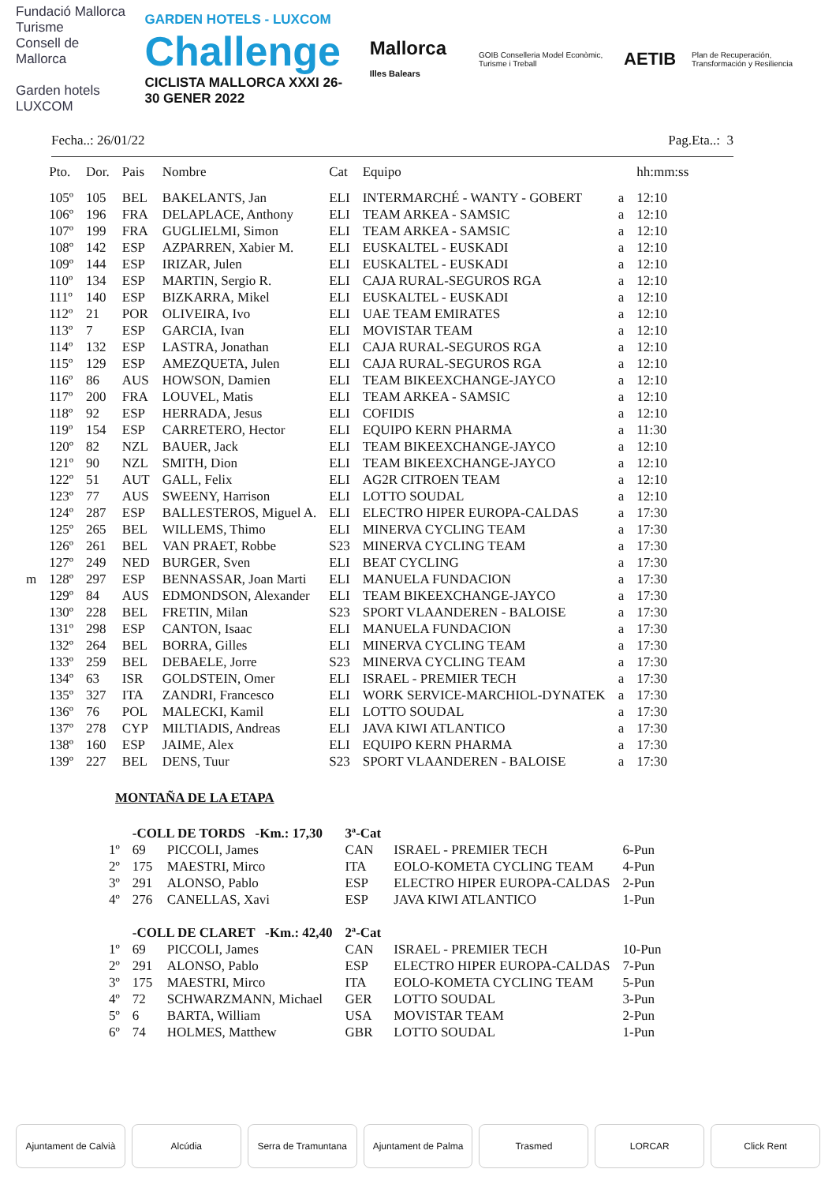Fundació Mallorca Turisme
Consell de Mallorca
Garden hotels LUXCOM
GARDEN HOTELS - LUXCOM
Challenge
CICLISTA MALLORCA XXXI 26-30 GENER 2022
Mallorca Illes Balears
GOIB Conselleria Model Econòmic, Turisme i Treball
AETIB
Plan de Recuperación, Transformación y Resiliencia
Fecha..: 26/01/22 Pag.Eta..: 3
| | Pto. | Dor. | Pais | Nombre | Cat | Equipo | | hh:mm:ss |
| --- | --- | --- | --- | --- | --- | --- | --- | --- |
| | 105º | 105 | BEL | BAKELANTS, Jan | ELI | INTERMARCHÉ - WANTY - GOBERT | a | 12:10 |
| | 106º | 196 | FRA | DELAPLACE, Anthony | ELI | TEAM ARKEA - SAMSIC | a | 12:10 |
| | 107º | 199 | FRA | GUGLIELMI, Simon | ELI | TEAM ARKEA - SAMSIC | a | 12:10 |
| | 108º | 142 | ESP | AZPARREN, Xabier M. | ELI | EUSKALTEL - EUSKADI | a | 12:10 |
| | 109º | 144 | ESP | IRIZAR, Julen | ELI | EUSKALTEL - EUSKADI | a | 12:10 |
| | 110º | 134 | ESP | MARTIN, Sergio R. | ELI | CAJA RURAL-SEGUROS RGA | a | 12:10 |
| | 111º | 140 | ESP | BIZKARRA, Mikel | ELI | EUSKALTEL - EUSKADI | a | 12:10 |
| | 112º | 21 | POR | OLIVEIRA, Ivo | ELI | UAE TEAM EMIRATES | a | 12:10 |
| | 113º | 7 | ESP | GARCIA, Ivan | ELI | MOVISTAR TEAM | a | 12:10 |
| | 114º | 132 | ESP | LASTRA, Jonathan | ELI | CAJA RURAL-SEGUROS RGA | a | 12:10 |
| | 115º | 129 | ESP | AMEZQUETA, Julen | ELI | CAJA RURAL-SEGUROS RGA | a | 12:10 |
| | 116º | 86 | AUS | HOWSON, Damien | ELI | TEAM BIKEEXCHANGE-JAYCO | a | 12:10 |
| | 117º | 200 | FRA | LOUVEL, Matis | ELI | TEAM ARKEA - SAMSIC | a | 12:10 |
| | 118º | 92 | ESP | HERRADA, Jesus | ELI | COFIDIS | a | 12:10 |
| | 119º | 154 | ESP | CARRETERO, Hector | ELI | EQUIPO KERN PHARMA | a | 11:30 |
| | 120º | 82 | NZL | BAUER, Jack | ELI | TEAM BIKEEXCHANGE-JAYCO | a | 12:10 |
| | 121º | 90 | NZL | SMITH, Dion | ELI | TEAM BIKEEXCHANGE-JAYCO | a | 12:10 |
| | 122º | 51 | AUT | GALL, Felix | ELI | AG2R CITROEN TEAM | a | 12:10 |
| | 123º | 77 | AUS | SWEENY, Harrison | ELI | LOTTO SOUDAL | a | 12:10 |
| | 124º | 287 | ESP | BALLESTEROS, Miguel A. | ELI | ELECTRO HIPER EUROPA-CALDAS | a | 17:30 |
| | 125º | 265 | BEL | WILLEMS, Thimo | ELI | MINERVA CYCLING TEAM | a | 17:30 |
| | 126º | 261 | BEL | VAN PRAET, Robbe | S23 | MINERVA CYCLING TEAM | a | 17:30 |
| | 127º | 249 | NED | BURGER, Sven | ELI | BEAT CYCLING | a | 17:30 |
| m | 128º | 297 | ESP | BENNASSAR, Joan Marti | ELI | MANUELA FUNDACION | a | 17:30 |
| | 129º | 84 | AUS | EDMONDSON, Alexander | ELI | TEAM BIKEEXCHANGE-JAYCO | a | 17:30 |
| | 130º | 228 | BEL | FRETIN, Milan | S23 | SPORT VLAANDEREN - BALOISE | a | 17:30 |
| | 131º | 298 | ESP | CANTON, Isaac | ELI | MANUELA FUNDACION | a | 17:30 |
| | 132º | 264 | BEL | BORRA, Gilles | ELI | MINERVA CYCLING TEAM | a | 17:30 |
| | 133º | 259 | BEL | DEBAELE, Jorre | S23 | MINERVA CYCLING TEAM | a | 17:30 |
| | 134º | 63 | ISR | GOLDSTEIN, Omer | ELI | ISRAEL - PREMIER TECH | a | 17:30 |
| | 135º | 327 | ITA | ZANDRI, Francesco | ELI | WORK SERVICE-MARCHIOL-DYNATEK | a | 17:30 |
| | 136º | 76 | POL | MALECKI, Kamil | ELI | LOTTO SOUDAL | a | 17:30 |
| | 137º | 278 | CYP | MILTIADIS, Andreas | ELI | JAVA KIWI ATLANTICO | a | 17:30 |
| | 138º | 160 | ESP | JAIME, Alex | ELI | EQUIPO KERN PHARMA | a | 17:30 |
| | 139º | 227 | BEL | DENS, Tuur | S23 | SPORT VLAANDEREN - BALOISE | a | 17:30 |
MONTAÑA DE LA ETAPA
| | -COLL DE TORDS -Km.: 17,30 | | 3ª-Cat | | |
| 1º | 69 | PICCOLI, James | CAN | ISRAEL - PREMIER TECH | 6-Pun |
| 2º | 175 | MAESTRI, Mirco | ITA | EOLO-KOMETA CYCLING TEAM | 4-Pun |
| 3º | 291 | ALONSO, Pablo | ESP | ELECTRO HIPER EUROPA-CALDAS | 2-Pun |
| 4º | 276 | CANELLAS, Xavi | ESP | JAVA KIWI ATLANTICO | 1-Pun |
| | -COLL DE CLARET -Km.: 42,40 | | 2ª-Cat | | |
| 1º | 69 | PICCOLI, James | CAN | ISRAEL - PREMIER TECH | 10-Pun |
| 2º | 291 | ALONSO, Pablo | ESP | ELECTRO HIPER EUROPA-CALDAS | 7-Pun |
| 3º | 175 | MAESTRI, Mirco | ITA | EOLO-KOMETA CYCLING TEAM | 5-Pun |
| 4º | 72 | SCHWARZMANN, Michael | GER | LOTTO SOUDAL | 3-Pun |
| 5º | 6 | BARTA, William | USA | MOVISTAR TEAM | 2-Pun |
| 6º | 74 | HOLMES, Matthew | GBR | LOTTO SOUDAL | 1-Pun |
Ajuntament de Calvià Alcúdia Serra de Tramuntana Ajuntament de Palma Trasmed LORCAR Click Rent